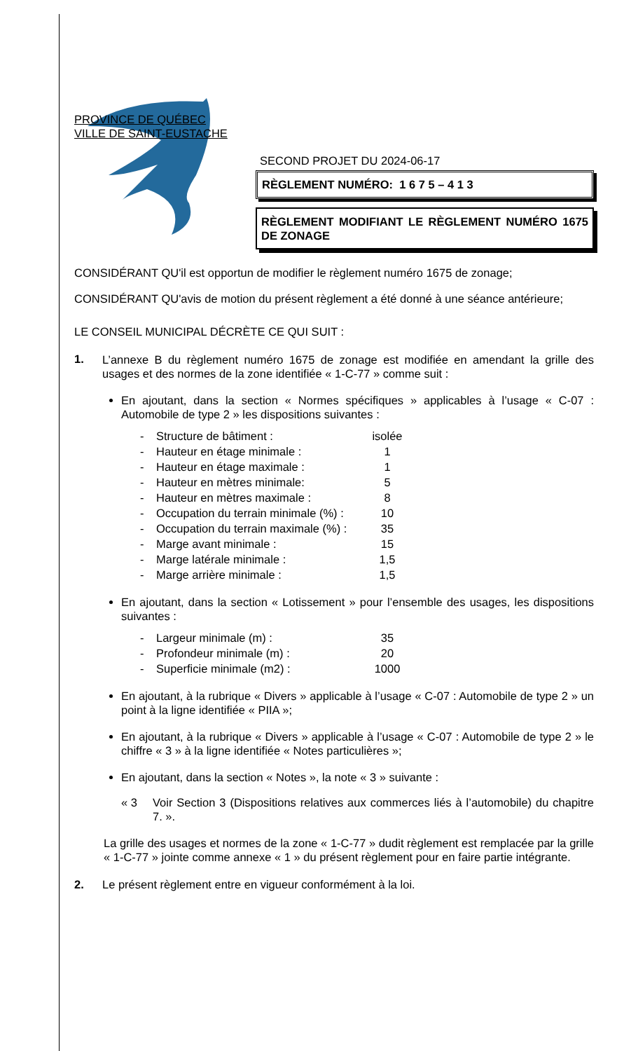PROVINCE DE QUÉBEC
VILLE DE SAINT-EUSTACHE
SECOND PROJET DU 2024-06-17
RÈGLEMENT NUMÉRO: 1 6 7 5 – 4 1 3
RÈGLEMENT MODIFIANT LE RÈGLEMENT NUMÉRO 1675 DE ZONAGE
CONSIDÉRANT QU'il est opportun de modifier le règlement numéro 1675 de zonage;
CONSIDÉRANT QU'avis de motion du présent règlement a été donné à une séance antérieure;
LE CONSEIL MUNICIPAL DÉCRÈTE CE QUI SUIT :
1.
L’annexe B du règlement numéro 1675 de zonage est modifiée en amendant la grille des usages et des normes de la zone identifiée « 1-C-77 » comme suit :
En ajoutant, dans la section « Normes spécifiques » applicables à l’usage « C-07 : Automobile de type 2 » les dispositions suivantes :
- Structure de bâtiment : isolée - Hauteur en étage minimale : 1 - Hauteur en étage maximale : 1 - Hauteur en mètres minimale: 5 - Hauteur en mètres maximale : 8 - Occupation du terrain minimale (%) : 10 - Occupation du terrain maximale (%) : 35 - Marge avant minimale : 15 - Marge latérale minimale : 1,5 - Marge arrière minimale : 1,5
En ajoutant, dans la section « Lotissement » pour l’ensemble des usages, les dispositions suivantes :
- Largeur minimale (m) : 35 - Profondeur minimale (m) : 20 - Superficie minimale (m2) : 1000
En ajoutant, à la rubrique « Divers » applicable à l’usage « C-07 : Automobile de type 2 » un point à la ligne identifiée « PIIA »;
En ajoutant, à la rubrique « Divers » applicable à l’usage « C-07 : Automobile de type 2 » le chiffre « 3 » à la ligne identifiée « Notes particulières »;
En ajoutant, dans la section « Notes », la note « 3 » suivante :
« 3 Voir Section 3 (Dispositions relatives aux commerces liés à l’automobile) du chapitre 7. ».
La grille des usages et normes de la zone « 1-C-77 » dudit règlement est remplacée par la grille « 1-C-77 » jointe comme annexe « 1 » du présent règlement pour en faire partie intégrante.
2. Le présent règlement entre en vigueur conformément à la loi.